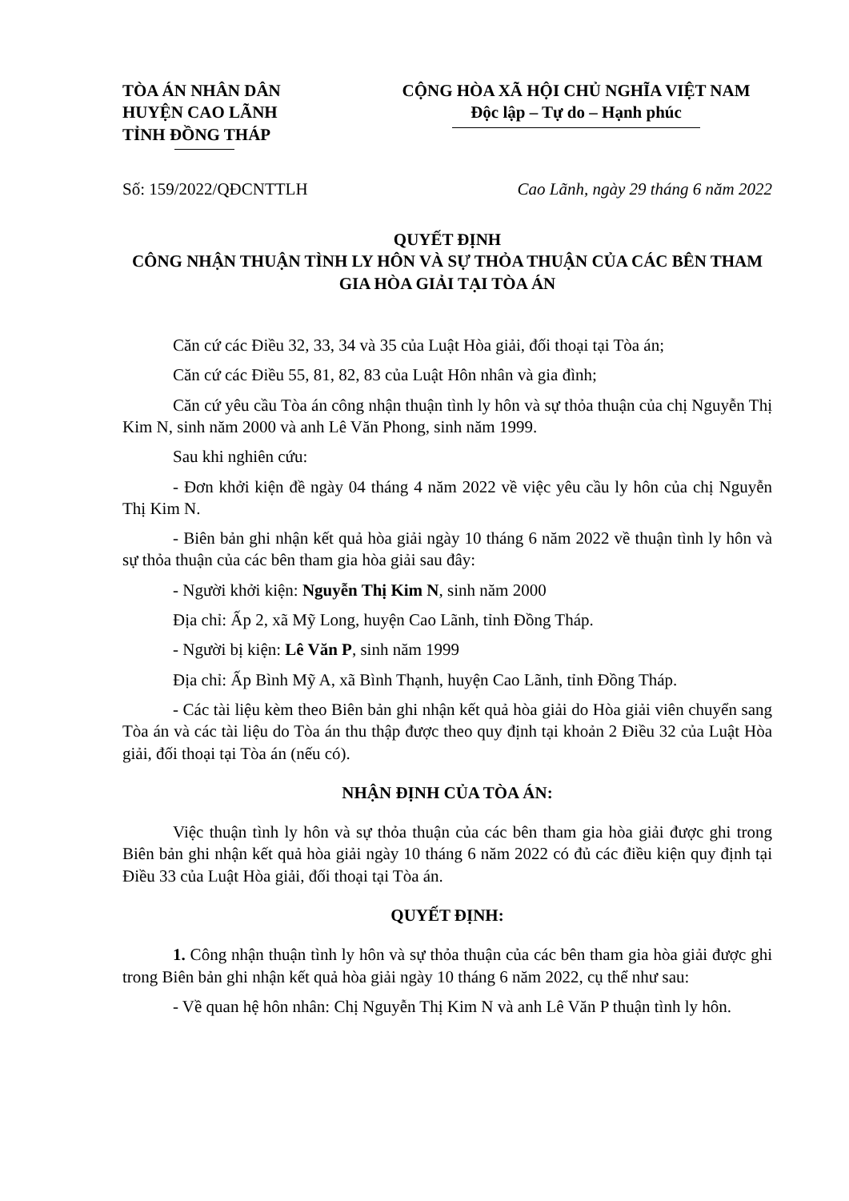TÒA ÁN NHÂN DÂN
HUYỆN CAO LÃNH
TỈNH ĐỒNG THÁP
CỘNG HÒA XÃ HỘI CHỦ NGHĨA VIỆT NAM
Độc lập – Tự do – Hạnh phúc
Số: 159/2022/QĐCNTTLH Cao Lãnh, ngày 29 tháng 6 năm 2022
QUYẾT ĐỊNH
CÔNG NHẬN THUẬN TÌNH LY HÔN VÀ SỰ THỎA THUẬN CỦA CÁC BÊN THAM GIA HÒA GIẢI TẠI TÒA ÁN
Căn cứ các Điều 32, 33, 34 và 35 của Luật Hòa giải, đối thoại tại Tòa án;
Căn cứ các Điều 55, 81, 82, 83 của Luật Hôn nhân và gia đình;
Căn cứ yêu cầu Tòa án công nhận thuận tình ly hôn và sự thỏa thuận của chị Nguyễn Thị Kim N, sinh năm 2000 và anh Lê Văn Phong, sinh năm 1999.
Sau khi nghiên cứu:
- Đơn khởi kiện đề ngày 04 tháng 4 năm 2022 về việc yêu cầu ly hôn của chị Nguyễn Thị Kim N.
- Biên bản ghi nhận kết quả hòa giải ngày 10 tháng 6 năm 2022 về thuận tình ly hôn và sự thỏa thuận của các bên tham gia hòa giải sau đây:
- Người khởi kiện: Nguyễn Thị Kim N, sinh năm 2000
Địa chỉ: Ấp 2, xã Mỹ Long, huyện Cao Lãnh, tỉnh Đồng Tháp.
- Người bị kiện: Lê Văn P, sinh năm 1999
Địa chỉ: Ấp Bình Mỹ A, xã Bình Thạnh, huyện Cao Lãnh, tỉnh Đồng Tháp.
- Các tài liệu kèm theo Biên bản ghi nhận kết quả hòa giải do Hòa giải viên chuyển sang Tòa án và các tài liệu do Tòa án thu thập được theo quy định tại khoản 2 Điều 32 của Luật Hòa giải, đối thoại tại Tòa án (nếu có).
NHẬN ĐỊNH CỦA TÒA ÁN:
Việc thuận tình ly hôn và sự thỏa thuận của các bên tham gia hòa giải được ghi trong Biên bản ghi nhận kết quả hòa giải ngày 10 tháng 6 năm 2022 có đủ các điều kiện quy định tại Điều 33 của Luật Hòa giải, đối thoại tại Tòa án.
QUYẾT ĐỊNH:
1. Công nhận thuận tình ly hôn và sự thỏa thuận của các bên tham gia hòa giải được ghi trong Biên bản ghi nhận kết quả hòa giải ngày 10 tháng 6 năm 2022, cụ thể như sau:
- Về quan hệ hôn nhân: Chị Nguyễn Thị Kim N và anh Lê Văn P thuận tình ly hôn.